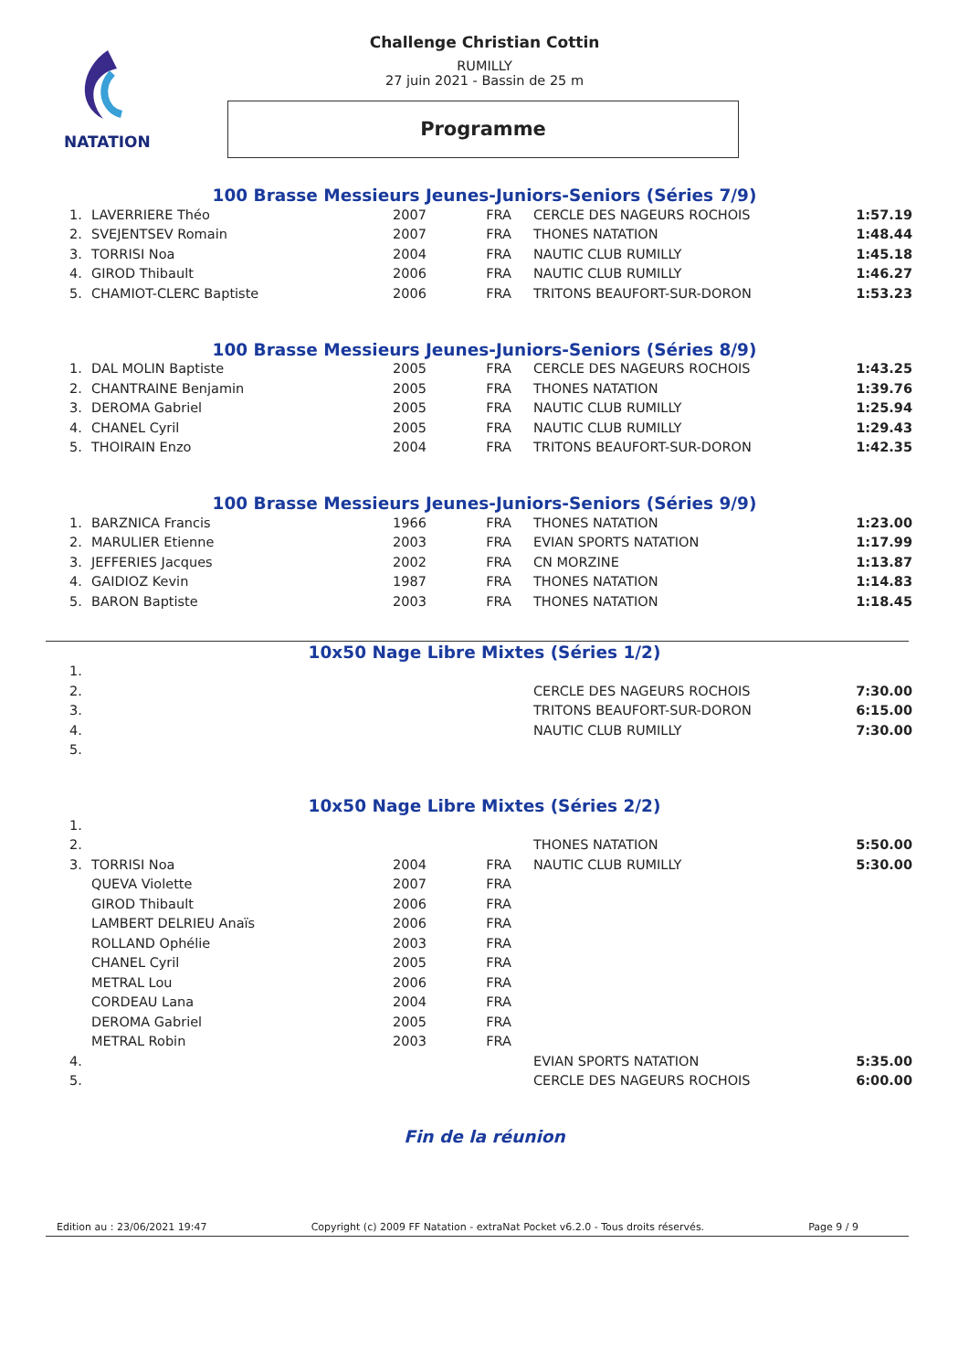NATATION
Challenge Christian Cottin
RUMILLY
27 juin 2021 - Bassin de 25 m
Programme
100 Brasse Messieurs Jeunes-Juniors-Seniors (Séries 7/9)
| 1. | LAVERRIERE Théo | 2007 | FRA | CERCLE DES NAGEURS ROCHOIS | 1:57.19 |
| 2. | SVEJENTSEV Romain | 2007 | FRA | THONES NATATION | 1:48.44 |
| 3. | TORRISI Noa | 2004 | FRA | NAUTIC CLUB RUMILLY | 1:45.18 |
| 4. | GIROD Thibault | 2006 | FRA | NAUTIC CLUB RUMILLY | 1:46.27 |
| 5. | CHAMIOT-CLERC Baptiste | 2006 | FRA | TRITONS BEAUFORT-SUR-DORON | 1:53.23 |
100 Brasse Messieurs Jeunes-Juniors-Seniors (Séries 8/9)
| 1. | DAL MOLIN Baptiste | 2005 | FRA | CERCLE DES NAGEURS ROCHOIS | 1:43.25 |
| 2. | CHANTRAINE Benjamin | 2005 | FRA | THONES NATATION | 1:39.76 |
| 3. | DEROMA Gabriel | 2005 | FRA | NAUTIC CLUB RUMILLY | 1:25.94 |
| 4. | CHANEL Cyril | 2005 | FRA | NAUTIC CLUB RUMILLY | 1:29.43 |
| 5. | THOIRAIN Enzo | 2004 | FRA | TRITONS BEAUFORT-SUR-DORON | 1:42.35 |
100 Brasse Messieurs Jeunes-Juniors-Seniors (Séries 9/9)
| 1. | BARZNICA Francis | 1966 | FRA | THONES NATATION | 1:23.00 |
| 2. | MARULIER Etienne | 2003 | FRA | EVIAN SPORTS NATATION | 1:17.99 |
| 3. | JEFFERIES Jacques | 2002 | FRA | CN MORZINE | 1:13.87 |
| 4. | GAIDIOZ Kevin | 1987 | FRA | THONES NATATION | 1:14.83 |
| 5. | BARON Baptiste | 2003 | FRA | THONES NATATION | 1:18.45 |
10x50 Nage Libre Mixtes (Séries 1/2)
| 1. | | | | | |
| 2. | | | | CERCLE DES NAGEURS ROCHOIS | 7:30.00 |
| 3. | | | | TRITONS BEAUFORT-SUR-DORON | 6:15.00 |
| 4. | | | | NAUTIC CLUB RUMILLY | 7:30.00 |
| 5. | | | | | |
10x50 Nage Libre Mixtes (Séries 2/2)
| 1. | | | | | |
| 2. | | | | THONES NATATION | 5:50.00 |
| 3. | TORRISI Noa | 2004 | FRA | NAUTIC CLUB RUMILLY | 5:30.00 |
| | QUEVA Violette | 2007 | FRA | | |
| | GIROD Thibault | 2006 | FRA | | |
| | LAMBERT DELRIEU Anaïs | 2006 | FRA | | |
| | ROLLAND Ophélie | 2003 | FRA | | |
| | CHANEL Cyril | 2005 | FRA | | |
| | METRAL Lou | 2006 | FRA | | |
| | CORDEAU Lana | 2004 | FRA | | |
| | DEROMA Gabriel | 2005 | FRA | | |
| | METRAL Robin | 2003 | FRA | | |
| 4. | | | | EVIAN SPORTS NATATION | 5:35.00 |
| 5. | | | | CERCLE DES NAGEURS ROCHOIS | 6:00.00 |
Fin de la réunion
Edition au : 23/06/2021 19:47 Copyright (c) 2009 FF Natation - extraNat Pocket v6.2.0 - Tous droits réservés. Page 9 / 9